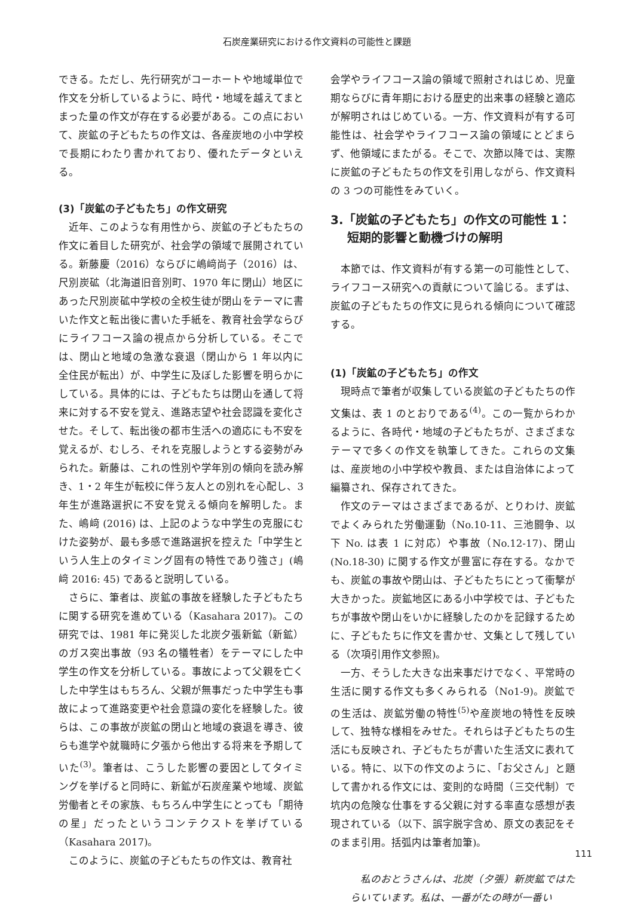石炭産業研究における作文資料の可能性と課題
できる。ただし、先行研究がコーホートや地域単位で作文を分析しているように、時代・地域を越えてまとまった量の作文が存在する必要がある。この点において、炭鉱の子どもたちの作文は、各産炭地の小中学校で長期にわたり書かれており、優れたデータといえる。
(3)「炭鉱の子どもたち」の作文研究
近年、このような有用性から、炭鉱の子どもたちの作文に着目した研究が、社会学の領域で展開されている。新藤慶（2016）ならびに嶋﨑尚子（2016）は、尺別炭砿（北海道旧音別町、1970 年に閉山）地区にあった尺別炭砿中学校の全校生徒が閉山をテーマに書いた作文と転出後に書いた手紙を、教育社会学ならびにライフコース論の視点から分析している。そこでは、閉山と地域の急激な衰退（閉山から 1 年以内に全住民が転出）が、中学生に及ぼした影響を明らかにしている。具体的には、子どもたちは閉山を通して将来に対する不安を覚え、進路志望や社会認識を変化させた。そして、転出後の都市生活への適応にも不安を覚えるが、むしろ、それを克服しようとする姿勢がみられた。新藤は、これの性別や学年別の傾向を読み解き、1・2 年生が転校に伴う友人との別れを心配し、3 年生が進路選択に不安を覚える傾向を解明した。また、嶋﨑 (2016) は、上記のような中学生の克服にむけた姿勢が、最も多感で進路選択を控えた「中学生という人生上のタイミング固有の特性であり強さ」(嶋﨑 2016: 45) であると説明している。
さらに、筆者は、炭鉱の事故を経験した子どもたちに関する研究を進めている（Kasahara 2017)。この研究では、1981 年に発災した北炭夕張新鉱（新鉱）のガス突出事故（93 名の犠牲者）をテーマにした中学生の作文を分析している。事故によって父親を亡くした中学生はもちろん、父親が無事だった中学生も事故によって進路変更や社会意識の変化を経験した。彼らは、この事故が炭鉱の閉山と地域の衰退を導き、彼らも進学や就職時に夕張から他出する将来を予期していた<sup>(3)</sup>。筆者は、こうした影響の要因としてタイミングを挙げると同時に、新鉱が石炭産業や地域、炭鉱労働者とその家族、もちろん中学生にとっても「期待の星」だったというコンテクストを挙げている（Kasahara 2017)。
このように、炭鉱の子どもたちの作文は、教育社
会学やライフコース論の領域で照射されはじめ、児童期ならびに青年期における歴史的出来事の経験と適応が解明されはじめている。一方、作文資料が有する可能性は、社会学やライフコース論の領域にとどまらず、他領域にまたがる。そこで、次節以降では、実際に炭鉱の子どもたちの作文を引用しながら、作文資料の 3 つの可能性をみていく。
3.「炭鉱の子どもたち」の作文の可能性 1：
短期的影響と動機づけの解明
本節では、作文資料が有する第一の可能性として、ライフコース研究への貢献について論じる。まずは、炭鉱の子どもたちの作文に見られる傾向について確認する。
(1)「炭鉱の子どもたち」の作文
現時点で筆者が収集している炭鉱の子どもたちの作文集は、表 1 のとおりである<sup>(4)</sup>。この一覧からわかるように、各時代・地域の子どもたちが、さまざまなテーマで多くの作文を執筆してきた。これらの文集は、産炭地の小中学校や教員、または自治体によって編纂され、保存されてきた。
作文のテーマはさまざまであるが、とりわけ、炭鉱でよくみられた労働運動（No.10-11、三池闘争、以下 No. は表 1 に対応）や事故（No.12-17)、閉山 (No.18-30) に関する作文が豊富に存在する。なかでも、炭鉱の事故や閉山は、子どもたちにとって衝撃が大きかった。炭鉱地区にある小中学校では、子どもたちが事故や閉山をいかに経験したのかを記録するために、子どもたちに作文を書かせ、文集として残している（次項引用作文参照)。
一方、そうした大きな出来事だけでなく、平常時の生活に関する作文も多くみられる（No1-9)。炭鉱での生活は、炭鉱労働の特性<sup>(5)</sup>や産炭地の特性を反映して、独特な様相をみせた。それらは子どもたちの生活にも反映され、子どもたちが書いた生活文に表れている。特に、以下の作文のように、「お父さん」と題して書かれる作文には、変則的な時間（三交代制）で坑内の危険な仕事をする父親に対する率直な感想が表現されている（以下、誤字脱字含め、原文の表記をそのまま引用。括弧内は筆者加筆)。
私のおとうさんは、北炭（夕張）新炭鉱ではたらいています。私は、一番がたの時が一番い
111